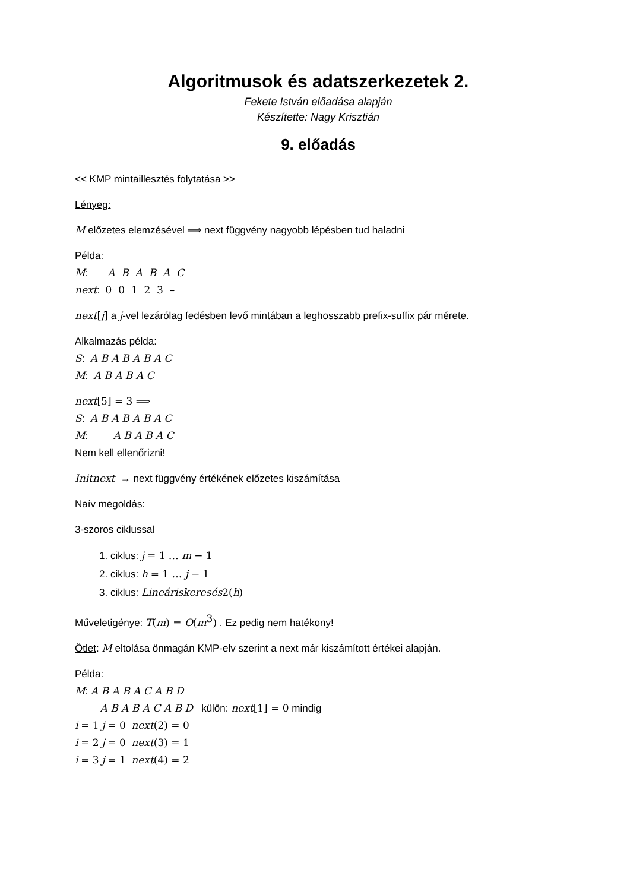Algoritmusok és adatszerkezetek 2.
Fekete István előadása alapján
Készítette: Nagy Krisztián
9. előadás
<< KMP mintaillesztés folytatása >>
Lényeg:
M előzetes elemzésével ⟹ next függvény nagyobb lépésben tud haladni
Példa:
M: A B A B A C
next: 0 0 1 2 3 –
next[j] a j-vel lezárólag fedésben levő mintában a leghosszabb prefix-suffix pár mérete.
Alkalmazás példa:
S: A B A B A B A C
M: A B A B A C
next[5] = 3 ⟹
S: A B A B A B A C
M: A B A B A C
Nem kell ellenőrizni!
Initnext → next függvény értékének előzetes kiszámítása
Naív megoldás:
3-szoros ciklussal
1. ciklus: j = 1 … m − 1
2. ciklus: h = 1 … j − 1
3. ciklus: Lineáriskeresés 2(h)
Műveletigénye: T(m) = O(m<sup>3</sup>) . Ez pedig nem hatékony!
Ötlet: M eltolása önmagán KMP-elv szerint a next már kiszámított értékei alapján.
Példa:
M: A B A B A C A B D
A B A B A C A B D külön: next[1] = 0 mindig
i = 1 j = 0 next(2) = 0
i = 2 j = 0 next(3) = 1
i = 3 j = 1 next(4) = 2